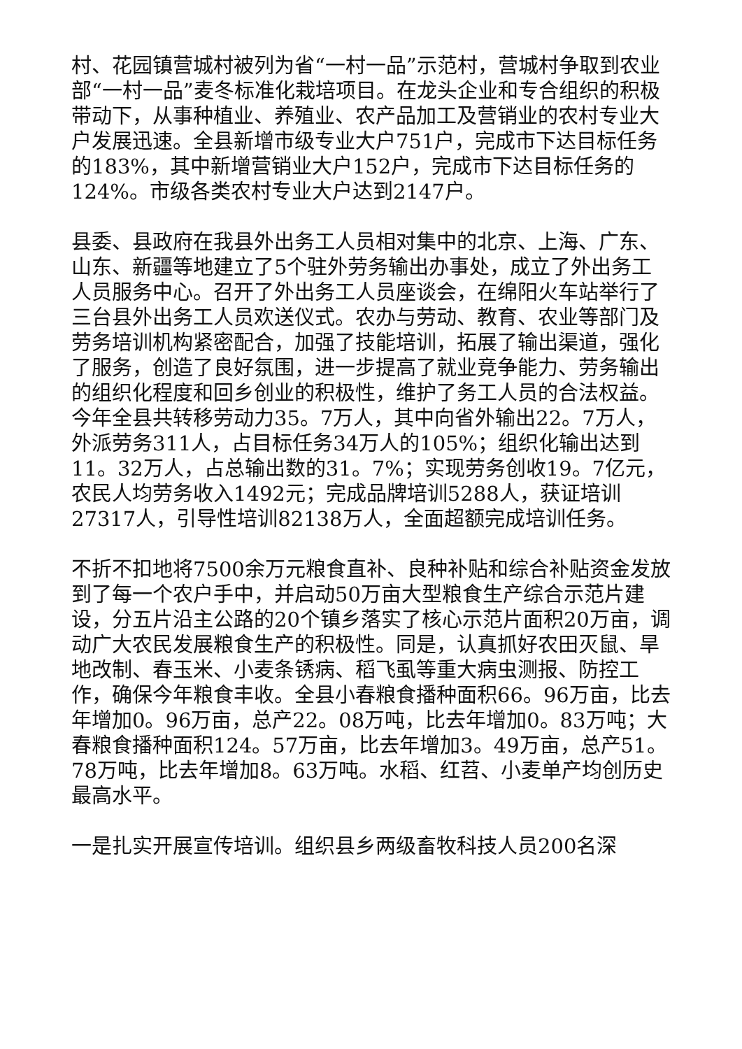村、花园镇营城村被列为省“一村一品”示范村，营城村争取到农业部“一村一品”麦冬标准化栽培项目。在龙头企业和专合组织的积极带动下，从事种植业、养殖业、农产品加工及营销业的农村专业大户发展迅速。全县新增市级专业大户751户，完成市下达目标任务的183%，其中新增营销业大户152户，完成市下达目标任务的124%。市级各类农村专业大户达到2147户。
县委、县政府在我县外出务工人员相对集中的北京、上海、广东、山东、新疆等地建立了5个驻外劳务输出办事处，成立了外出务工人员服务中心。召开了外出务工人员座谈会，在绵阳火车站举行了三台县外出务工人员欢送仪式。农办与劳动、教育、农业等部门及劳务培训机构紧密配合，加强了技能培训，拓展了输出渠道，强化了服务，创造了良好氛围，进一步提高了就业竞争能力、劳务输出的组织化程度和回乡创业的积极性，维护了务工人员的合法权益。今年全县共转移劳动力35。7万人，其中向省外输出22。7万人，外派劳务311人，占目标任务34万人的105%；组织化输出达到11。32万人，占总输出数的31。7%；实现劳务创收19。7亿元，农民人均劳务收入1492元；完成品牌培训5288人，获证培训27317人，引导性培训82138万人，全面超额完成培训任务。
不折不扣地将7500余万元粮食直补、良种补贴和综合补贴资金发放到了每一个农户手中，并启动50万亩大型粮食生产综合示范片建设，分五片沿主公路的20个镇乡落实了核心示范片面积20万亩，调动广大农民发展粮食生产的积极性。同是，认真抓好农田灭鼠、旱地改制、春玉米、小麦条锈病、稻飞虱等重大病虫测报、防控工作，确保今年粮食丰收。全县小春粮食播种面积66。96万亩，比去年增加0。96万亩，总产22。08万吨，比去年增加0。83万吨；大春粮食播种面积124。57万亩，比去年增加3。49万亩，总产51。78万吨，比去年增加8。63万吨。水稻、红苕、小麦单产均创历史最高水平。
一是扎实开展宣传培训。组织县乡两级畜牧科技人员200名深